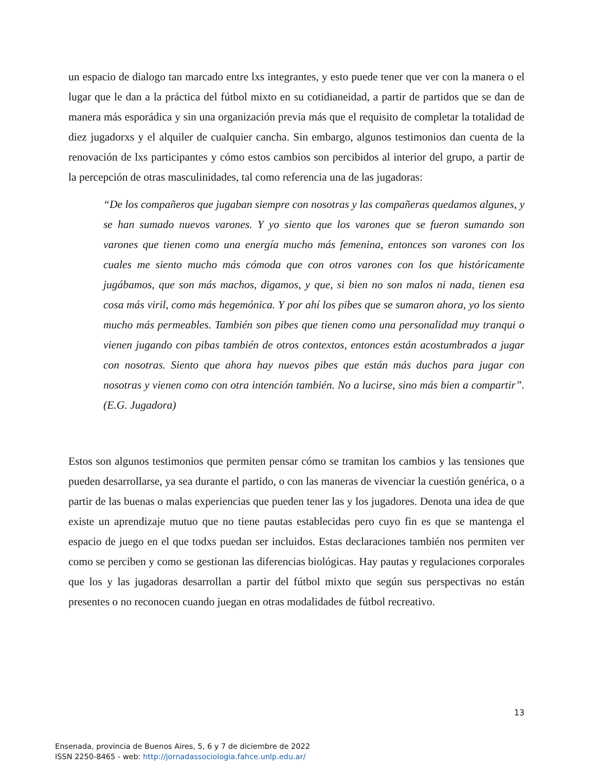un espacio de dialogo tan marcado entre lxs integrantes, y esto puede tener que ver con la manera o el lugar que le dan a la práctica del fútbol mixto en su cotidianeidad, a partir de partidos que se dan de manera más esporádica y sin una organización previa más que el requisito de completar la totalidad de diez jugadorxs y el alquiler de cualquier cancha. Sin embargo, algunos testimonios dan cuenta de la renovación de lxs participantes y cómo estos cambios son percibidos al interior del grupo, a partir de la percepción de otras masculinidades, tal como referencia una de las jugadoras:
“De los compañeros que jugaban siempre con nosotras y las compañeras quedamos algunes, y se han sumado nuevos varones. Y yo siento que los varones que se fueron sumando son varones que tienen como una energía mucho más femenina, entonces son varones con los cuales me siento mucho más cómoda que con otros varones con los que históricamente jugábamos, que son más machos, digamos, y que, si bien no son malos ni nada, tienen esa cosa más viril, como más hegemónica. Y por ahí los pibes que se sumaron ahora, yo los siento mucho más permeables. También son pibes que tienen como una personalidad muy tranqui o vienen jugando con pibas también de otros contextos, entonces están acostumbrados a jugar con nosotras. Siento que ahora hay nuevos pibes que están más duchos para jugar con nosotras y vienen como con otra intención también. No a lucirse, sino más bien a compartir”. (E.G. Jugadora)
Estos son algunos testimonios que permiten pensar cómo se tramitan los cambios y las tensiones que pueden desarrollarse, ya sea durante el partido, o con las maneras de vivenciar la cuestión genérica, o a partir de las buenas o malas experiencias que pueden tener las y los jugadores. Denota una idea de que existe un aprendizaje mutuo que no tiene pautas establecidas pero cuyo fin es que se mantenga el espacio de juego en el que todxs puedan ser incluidos. Estas declaraciones también nos permiten ver como se perciben y como se gestionan las diferencias biológicas. Hay pautas y regulaciones corporales que los y las jugadoras desarrollan a partir del fútbol mixto que según sus perspectivas no están presentes o no reconocen cuando juegan en otras modalidades de fútbol recreativo.
13
Ensenada, provincia de Buenos Aires, 5, 6 y 7 de diciembre de 2022
ISSN 2250-8465 - web: http://jornadassociologia.fahce.unlp.edu.ar/